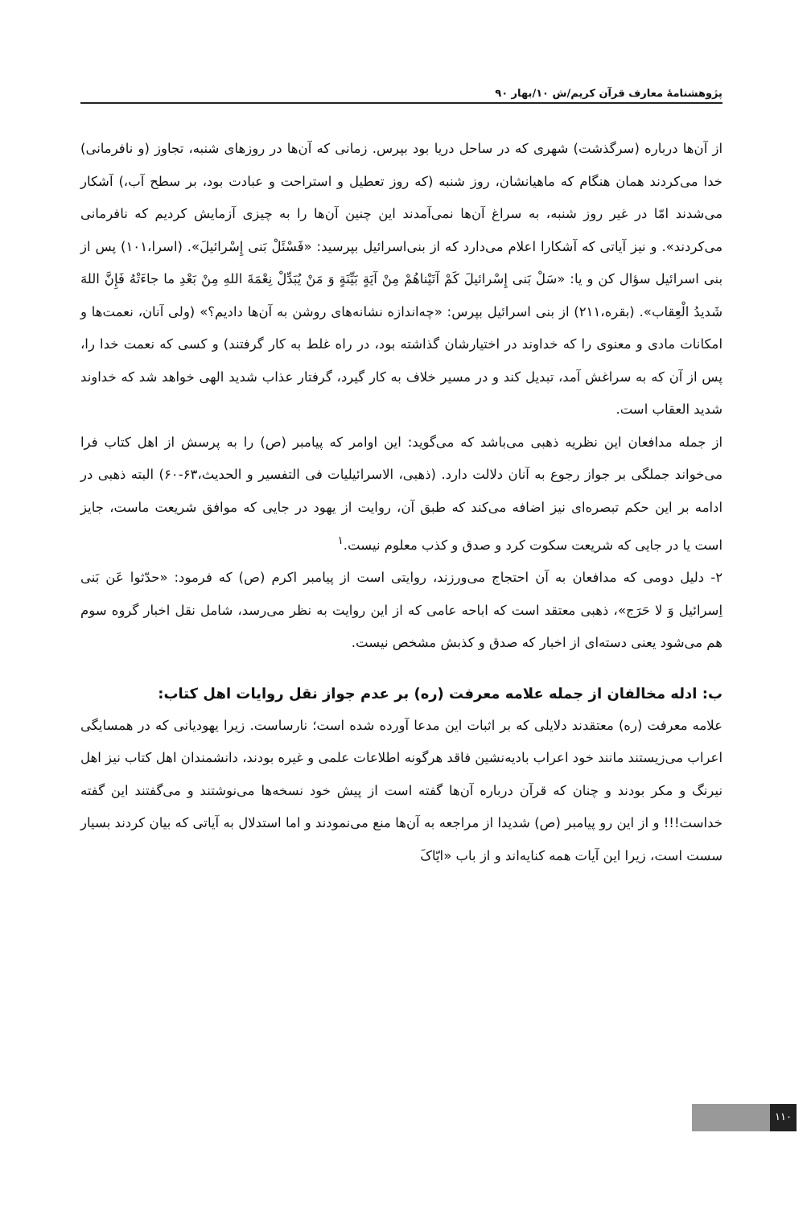پژوهشنامهٔ معارف قرآن کریم/ش ۱۰/بهار ۹۰
از آن‌ها درباره (سرگذشت) شهری که در ساحل دریا بود بپرس. زمانی که آن‌ها در روزهای شنبه، تجاوز (و نافرمانی) خدا می‌کردند همان هنگام که ماهیانشان، روز شنبه (که روز تعطیل و استراحت و عبادت بود، بر سطح آب،) آشکار می‌شدند امّا در غیر روز شنبه، به سراغ آن‌ها نمی‌آمدند این چنین آن‌ها را به چیزی آزمایش کردیم که نافرمانی می‌کردند». و نیز آیاتی که آشکارا اعلام می‌دارد که از بنی‌اسرائیل بپرسید: «فَسْئَلْ بَنی إِسْرائیلَ». (اسرا،۱۰۱) پس از بنی اسرائیل سؤال کن و یا: «سَلْ بَنی إِسْرائیلَ کَمْ آتَیْناهُمْ مِنْ آیَةٍ بَیِّنَةٍ وَ مَنْ یُبَدِّلْ نِعْمَةَ اللهِ مِنْ بَعْدِ ما جاءَتْهُ فَإِنَّ اللهَ شَدیدُ الْعِقاب». (بقره،۲۱۱) از بنی اسرائیل بپرس: «چه‌اندازه نشانه‌های روشن به آن‌ها دادیم؟» (ولی آنان، نعمت‌ها و امکانات مادی و معنوی را که خداوند در اختیارشان گذاشته بود، در راه غلط به کار گرفتند) و کسی که نعمت خدا را، پس از آن که به سراغش آمد، تبدیل کند و در مسیر خلاف به کار گیرد، گرفتار عذاب شدید الهی خواهد شد که خداوند شدید العقاب است.
از جمله مدافعان این نظریه ذهبی می‌باشد که می‌گوید: این اوامر که پیامبر (ص) را به پرسش از اهل کتاب فرا می‌خواند جملگی بر جواز رجوع به آنان دلالت دارد. (ذهبی، الاسرائیلیات فی التفسیر و الحدیث،۶۳-۶۰) البته ذهبی در ادامه بر این حکم تبصره‌ای نیز اضافه می‌کند که طبق آن، روایت از یهود در جایی که موافق شریعت ماست، جایز است یا در جایی که شریعت سکوت کرد و صدق و کذب معلوم نیست.<sup>۱</sup>
۲- دلیل دومی که مدافعان به آن احتجاج می‌ورزند، روایتی است از پیامبر اکرم (ص) که فرمود: «حدّثوا عَن بَنی اِسرائیل وَ لا حَرَج»، ذهبی معتقد است که اباحه عامی که از این روایت به نظر می‌رسد، شامل نقل اخبار گروه سوم هم می‌شود یعنی دسته‌ای از اخبار که صدق و کذبش مشخص نیست.
ب: ادله مخالفان از جمله علامه معرفت (ره) بر عدم جواز نقل روایات اهل کتاب:
علامه معرفت (ره) معتقدند دلایلی که بر اثبات این مدعا آورده شده است؛ نارساست. زیرا یهودیانی که در همسایگی اعراب می‌زیستند مانند خود اعراب بادیه‌نشین فاقد هرگونه اطلاعات علمی و غیره بودند، دانشمندان اهل کتاب نیز اهل نیرنگ و مکر بودند و چنان که قرآن درباره آن‌ها گفته است از پیش خود نسخه‌ها می‌نوشتند و می‌گفتند این گفته خداست!!! و از این رو پیامبر (ص) شدیدا از مراجعه به آن‌ها منع می‌نمودند و اما استدلال به آیاتی که بیان کردند بسیار سست است، زیرا این آیات همه کنایه‌اند و از باب «ایّاکَ
۱۱۰